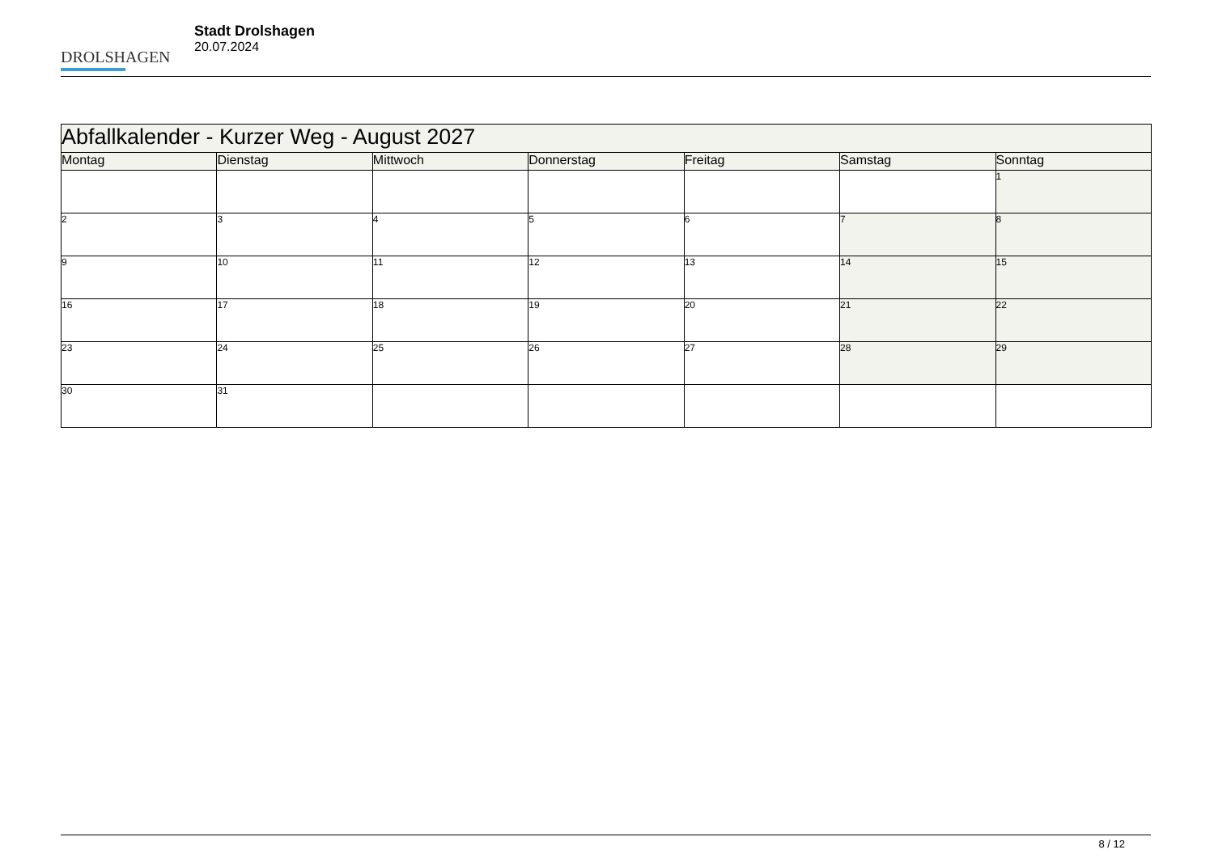DROLSHAGEN
Stadt Drolshagen
20.07.2024
| Abfallkalender - Kurzer Weg - August 2027 | | | | | | |
| --- | --- | --- | --- | --- | --- | --- |
| Montag | Dienstag | Mittwoch | Donnerstag | Freitag | Samstag | Sonntag |
| | | | | | | 1 |
| 2 | 3 | 4 | 5 | 6 | 7 | 8 |
| 9 | 10 | 11 | 12 | 13 | 14 | 15 |
| 16 | 17 | 18 | 19 | 20 | 21 | 22 |
| 23 | 24 | 25 | 26 | 27 | 28 | 29 |
| 30 | 31 | | | | | |
8 / 12